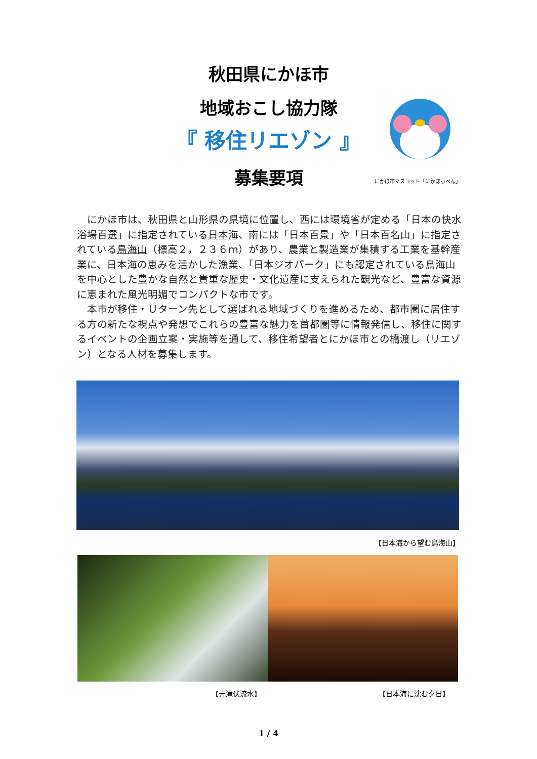秋田県にかほ市
地域おこし協力隊
『 移住リエゾン 』
募集要項
にかほ市マスコット「にかほっぺん」
にかほ市は、秋田県と山形県の県境に位置し、西には環境省が定める「日本の快水浴場百選」に指定されている日本海、南には「日本百景」や「日本百名山」に指定されている鳥海山（標高２，２３６ｍ）があり、農業と製造業が集積する工業を基幹産業に、日本海の恵みを活かした漁業、「日本ジオパーク」にも認定されている鳥海山を中心とした豊かな自然と貴重な歴史・文化遺産に支えられた観光など、豊富な資源に恵まれた風光明媚でコンパクトな市です。
本市が移住・Ｕターン先として選ばれる地域づくりを進めるため、都市圏に居住する方の新たな視点や発想でこれらの豊富な魅力を首都圏等に情報発信し、移住に関するイベントの企画立案・実施等を通して、移住希望者とにかほ市との橋渡し（リエゾン）となる人材を募集します。
【日本海から望む鳥海山】
【元滝伏流水】 【日本海に沈む夕日】
1 / 4